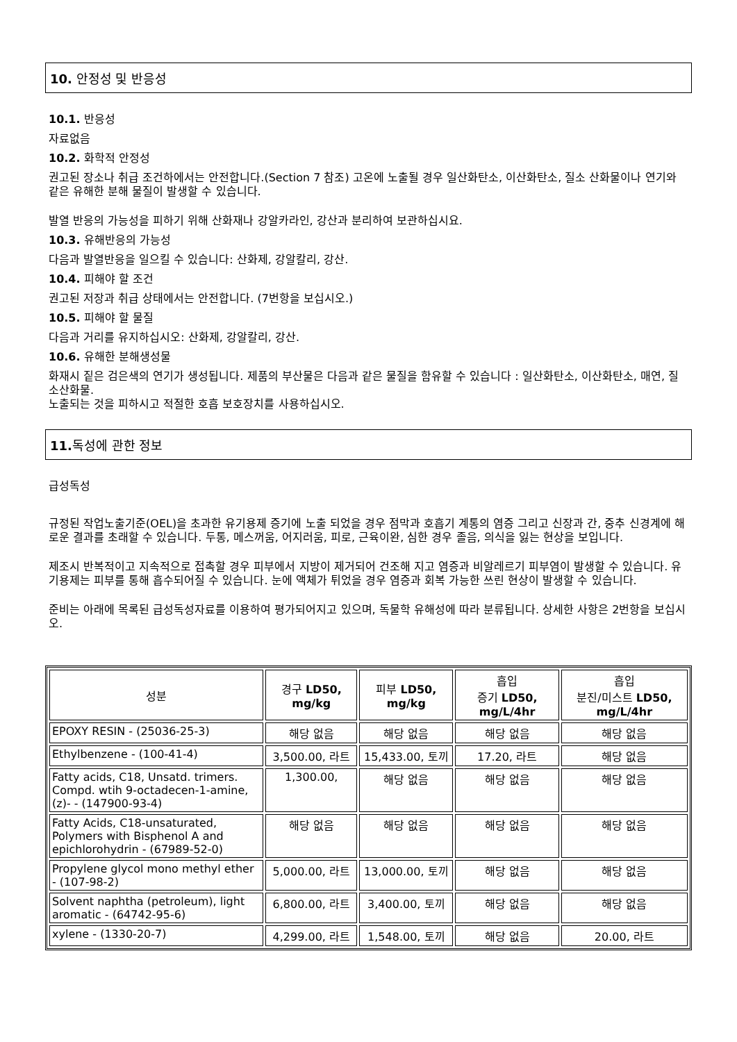10. 안정성 및 반응성
10.1. 반응성
자료없음
10.2. 화학적 안정성
권고된 장소나 취급 조건하에서는 안전합니다.(Section 7 참조) 고온에 노출될 경우 일산화탄소, 이산화탄소, 질소 산화물이나 연기와 같은 유해한 분해 물질이 발생할 수 있습니다.
발열 반응의 가능성을 피하기 위해 산화재나 강알카라인, 강산과 분리하여 보관하십시요.
10.3. 유해반응의 가능성
다음과 발열반응을 일으킬 수 있습니다: 산화제, 강알칼리, 강산.
10.4. 피해야 할 조건
권고된 저장과 취급 상태에서는 안전합니다. (7번항을 보십시오.)
10.5. 피해야 할 물질
다음과 거리를 유지하십시오: 산화제, 강알칼리, 강산.
10.6. 유해한 분해생성물
화재시 짙은 검은색의 연기가 생성됩니다. 제품의 부산물은 다음과 같은 물질을 함유할 수 있습니다 : 일산화탄소, 이산화탄소, 매연, 질소산화물.
노출되는 것을 피하시고 적절한 호흡 보호장치를 사용하십시오.
11. 독성에 관한 정보
급성독성
규정된 작업노출기준(OEL)을 초과한 유기용제 증기에 노출 되었을 경우 점막과 호흡기 계통의 염증 그리고 신장과 간, 중추 신경계에 해로운 결과를 초래할 수 있습니다. 두통, 메스꺼움, 어지러움, 피로, 근육이완, 심한 경우 졸음, 의식을 잃는 현상을 보입니다.
제조시 반복적이고 지속적으로 접촉할 경우 피부에서 지방이 제거되어 건조해 지고 염증과 비알레르기 피부염이 발생할 수 있습니다. 유기용제는 피부를 통해 흡수되어질 수 있습니다. 눈에 액체가 튀었을 경우 염증과 회복 가능한 쓰린 현상이 발생할 수 있습니다.
준비는 아래에 목록된 급성독성자료를 이용하여 평가되어지고 있으며, 독물학 유해성에 따라 분류됩니다. 상세한 사항은 2번항을 보십시오.
| 성분 | 경구 LD50, mg/kg | 피부 LD50, mg/kg | 흡입 증기 LD50, mg/L/4hr | 흡입 분진/미스트 LD50, mg/L/4hr |
| --- | --- | --- | --- | --- |
| EPOXY RESIN - (25036-25-3) | 해당 없음 | 해당 없음 | 해당 없음 | 해당 없음 |
| Ethylbenzene - (100-41-4) | 3,500.00, 라트 | 15,433.00, 토끼 | 17.20, 라트 | 해당 없음 |
| Fatty acids, C18, Unsatd. trimers. Compd. wtih 9-octadecen-1-amine, (z)- - (147900-93-4) | 1,300.00, | 해당 없음 | 해당 없음 | 해당 없음 |
| Fatty Acids, C18-unsaturated, Polymers with Bisphenol A and epichlorohydrin - (67989-52-0) | 해당 없음 | 해당 없음 | 해당 없음 | 해당 없음 |
| Propylene glycol mono methyl ether - (107-98-2) | 5,000.00, 라트 | 13,000.00, 토끼 | 해당 없음 | 해당 없음 |
| Solvent naphtha (petroleum), light aromatic - (64742-95-6) | 6,800.00, 라트 | 3,400.00, 토끼 | 해당 없음 | 해당 없음 |
| xylene - (1330-20-7) | 4,299.00, 라트 | 1,548.00, 토끼 | 해당 없음 | 20.00, 라트 |